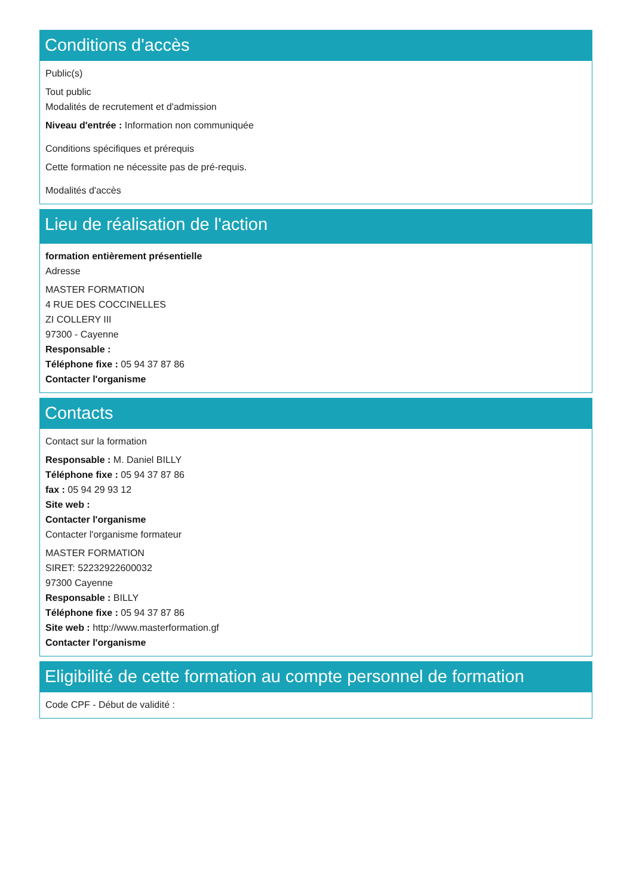Conditions d'accès
Public(s)
Tout public
Modalités de recrutement et d'admission
Niveau d'entrée : Information non communiquée
Conditions spécifiques et prérequis
Cette formation ne nécessite pas de pré-requis.
Modalités d'accès
Lieu de réalisation de l'action
formation entièrement présentielle
Adresse
MASTER FORMATION
4 RUE DES COCCINELLES
ZI COLLERY III
97300 - Cayenne
Responsable :
Téléphone fixe : 05 94 37 87 86
Contacter l'organisme
Contacts
Contact sur la formation
Responsable : M. Daniel BILLY
Téléphone fixe : 05 94 37 87 86
fax : 05 94 29 93 12
Site web :
Contacter l'organisme
Contacter l'organisme formateur
MASTER FORMATION
SIRET: 52232922600032
97300 Cayenne
Responsable : BILLY
Téléphone fixe : 05 94 37 87 86
Site web : http://www.masterformation.gf
Contacter l'organisme
Eligibilité de cette formation au compte personnel de formation
Code CPF - Début de validité :